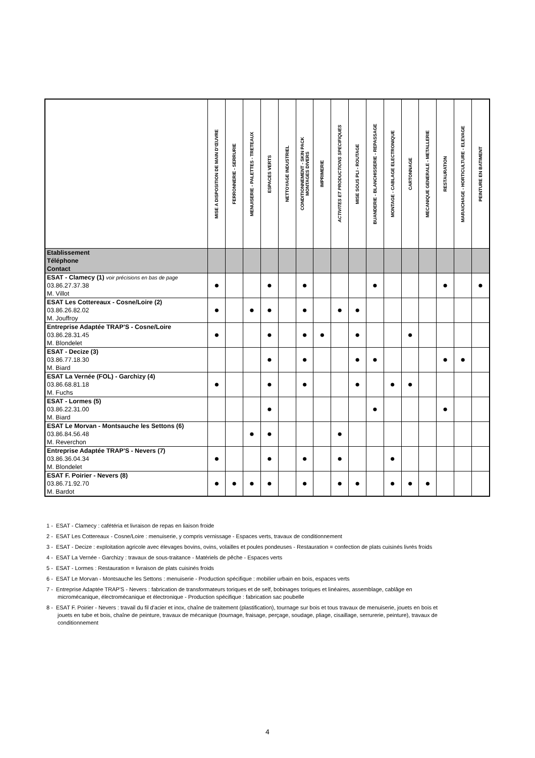| | MISE A DISPOSITION DE MAIN D'ŒUVRE | FERRONNERIE - SERRURIE | MENUISERIE - PALETTES - TRETEAUX | ESPACES VERTS | NETTOYAGE INDUSTRIEL | CONDITIONNEMENT - SKIN PACK MONTAGES DIVERS | IMPRIMERIE | ACTIVITES ET PRODUCTIONS SPECIFIQUES | MISE SOUS PLI - ROUTAGE | BUANDERIE - BLANCHISSERIE - REPASSAGE | MONTAGE - CABLAGE ELECTRONIQUE | CARTONNAGE | MECANIQUE GENERALE - METALLERIE | RESTAURATION | MARAICHAGE - HORTICULTURE - ELEVAGE | PEINTURE EN BATIMENT |
| --- | --- | --- | --- | --- | --- | --- | --- | --- | --- | --- | --- | --- | --- | --- | --- | --- |
| Etablissement Téléphone Contact | | | | | | | | | | | | | | | | |
| ESAT - Clamecy (1) voir précisions en bas de page 03.86.27.37.38 M. Villot | ● | | | ● | | ● | | | | ● | | | | ● | | ● |
| ESAT Les Cottereaux - Cosne/Loire (2) 03.86.26.82.02 M. Jouffroy | ● | | ● | ● | | ● | | ● | ● | | | | | | | |
| Entreprise Adaptée TRAP'S - Cosne/Loire 03.86.28.31.45 M. Blondelet | ● | | | ● | | ● | ● | | ● | | | ● | | | | |
| ESAT - Decize (3) 03.86.77.18.30 M. Biard | | | | ● | | ● | | | ● | ● | | | | ● | ● | |
| ESAT La Vernée (FOL) - Garchizy (4) 03.86.68.81.18 M. Fuchs | ● | | | ● | | ● | | | ● | | ● | ● | | | | |
| ESAT - Lormes (5) 03.86.22.31.00 M. Biard | | | | ● | | | | | | ● | | | | ● | | |
| ESAT Le Morvan - Montsauche les Settons (6) 03.86.84.56.48 M. Reverchon | | | ● | ● | | | | ● | | | | | | | | |
| Entreprise Adaptée TRAP'S - Nevers (7) 03.86.36.04.34 M. Blondelet | ● | | | ● | | ● | | ● | | | ● | | | | | |
| ESAT F. Poirier - Nevers (8) 03.86.71.92.70 M. Bardot | ● | ● | ● | ● | | ● | | ● | ● | | ● | ● | ● | | | |
1 - ESAT - Clamecy : cafétéria et livraison de repas en liaison froide
2 - ESAT Les Cottereaux - Cosne/Loire : menuiserie, y compris vernissage - Espaces verts, travaux de conditionnement
3 - ESAT - Decize : exploitation agricole avec élevages bovins, ovins, volailles et poules pondeuses - Restauration = confection de plats cuisinés livrés froids
4 - ESAT La Vernée - Garchizy : travaux de sous-traitance - Matériels de pêche - Espaces verts
5 - ESAT - Lormes : Restauration = livraison de plats cuisinés froids
6 - ESAT Le Morvan - Montsauche les Settons : menuiserie - Production spécifique : mobilier urbain en bois, espaces verts
7 - Entreprise Adaptée TRAP'S - Nevers : fabrication de transformateurs toriques et de self, bobinages toriques et linéaires, assemblage, cablâge en micromécanique, électromécanique et électronique - Production spécifique : fabrication sac poubelle
8 - ESAT F. Poirier - Nevers : travail du fil d'acier et inox, chaîne de traitement (plastification), tournage sur bois et tous travaux de menuiserie, jouets en bois et jouets en tube et bois, chaîne de peinture, travaux de mécanique (tournage, fraisage, perçage, soudage, pliage, cisaillage, serrurerie, peinture), travaux de conditionnement
4